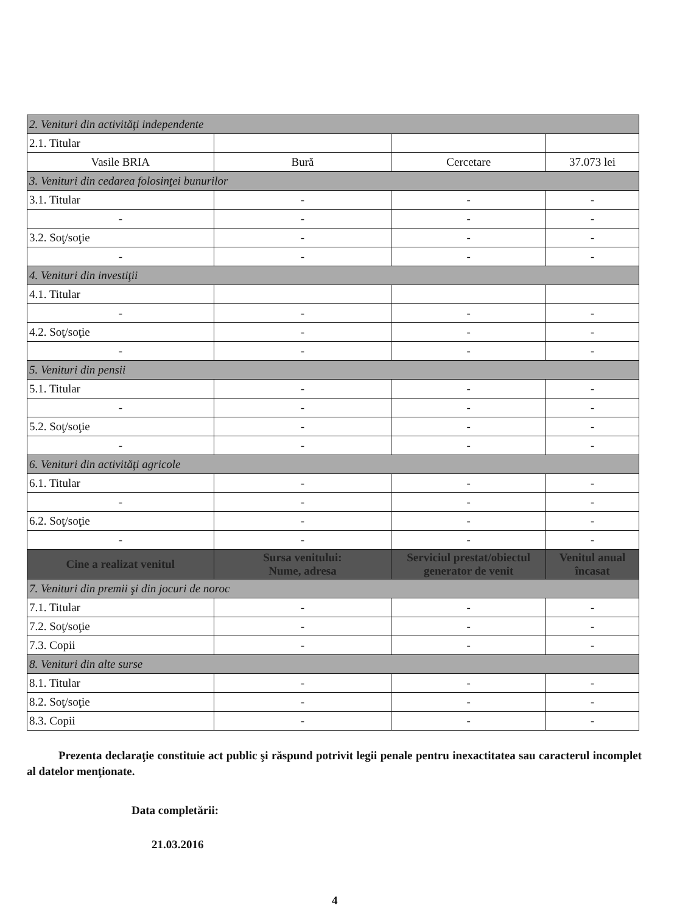| 2. Venituri din activităţi independente | | | |
| 2.1. Titular | | | |
| Vasile BRIA | Bură | Cercetare | 37.073 lei |
| 3. Venituri din cedarea folosinţei bunurilor | | | |
| 3.1. Titular | - | - | - |
| - | - | - | - |
| 3.2. Soţ/soţie | - | - | - |
| - | - | - | - |
| 4. Venituri din investiţii | | | |
| 4.1. Titular | | | |
| - | - | - | - |
| 4.2. Soţ/soţie | - | - | - |
| - | - | - | - |
| 5. Venituri din pensii | | | |
| 5.1. Titular | - | - | - |
| - | - | - | - |
| 5.2. Soţ/soţie | - | - | - |
| - | - | - | - |
| 6. Venituri din activităţi agricole | | | |
| 6.1. Titular | - | - | - |
| - | - | - | - |
| 6.2. Soţ/soţie | - | - | - |
| - | - | - | - |
| Cine a realizat venitul | Sursa venitului: Nume, adresa | Serviciul prestat/obiectul generator de venit | Venitul anual încasat |
| 7. Venituri din premii şi din jocuri de noroc | | | |
| 7.1. Titular | - | - | - |
| 7.2. Soţ/soţie | - | - | - |
| 7.3. Copii | - | - | - |
| 8. Venituri din alte surse | | | |
| 8.1. Titular | - | - | - |
| 8.2. Soţ/soţie | - | - | - |
| 8.3. Copii | - | - | - |
Prezenta declaraţie constituie act public şi răspund potrivit legii penale pentru inexactitatea sau caracterul incomplet al datelor menţionate.
Data completării:
21.03.2016
4